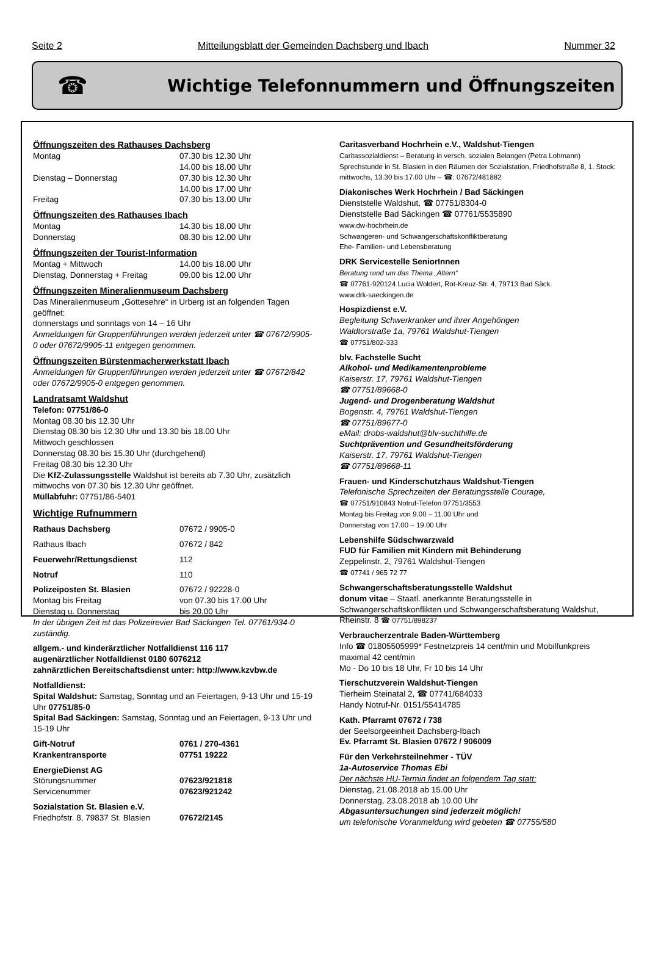Seite 2 Mitteilungsblatt der Gemeinden Dachsberg und Ibach Nummer 32
☎
Wichtige Telefonnummern und Öffnungszeiten
Öffnungszeiten des Rathauses Dachsberg
Montag 07.30 bis 12.30 Uhr
14.00 bis 18.00 Uhr
Dienstag – Donnerstag 07.30 bis 12.30 Uhr
14.00 bis 17.00 Uhr
Freitag 07.30 bis 13.00 Uhr
Öffnungszeiten des Rathauses Ibach
Montag 14.30 bis 18.00 Uhr
Donnerstag 08.30 bis 12.00 Uhr
Öffnungszeiten der Tourist-Information
Montag + Mittwoch 14.00 bis 18.00 Uhr
Dienstag, Donnerstag + Freitag 09.00 bis 12.00 Uhr
Öffnungszeiten Mineralienmuseum Dachsberg
Das Mineralienmuseum „Gottesehre“ in Urberg ist an folgenden Tagen geöffnet:
donnerstags und sonntags von 14 – 16 Uhr
Anmeldungen für Gruppenführungen werden jederzeit unter ☎ 07672/9905-0 oder 07672/9905-11 entgegen genommen.
Öffnungszeiten Bürstenmacherwerkstatt Ibach
Anmeldungen für Gruppenführungen werden jederzeit unter ☎ 07672/842 oder 07672/9905-0 entgegen genommen.
Landratsamt Waldshut
Telefon: 07751/86-0
Montag 08.30 bis 12.30 Uhr
Dienstag 08.30 bis 12.30 Uhr und 13.30 bis 18.00 Uhr
Mittwoch geschlossen
Donnerstag 08.30 bis 15.30 Uhr (durchgehend)
Freitag 08.30 bis 12.30 Uhr
Die KfZ-Zulassungsstelle Waldshut ist bereits ab 7.30 Uhr, zusätzlich mittwochs von 07.30 bis 12.30 Uhr geöffnet.
Müllabfuhr: 07751/86-5401
Wichtige Rufnummern
Rathaus Dachsberg 07672 / 9905-0
Rathaus Ibach 07672 / 842
Feuerwehr/Rettungsdienst 112
Notruf 110
Polizeiposten St. Blasien 07672 / 92228-0
Montag bis Freitag von 07.30 bis 17.00 Uhr
Dienstag u. Donnerstag bis 20.00 Uhr
In der übrigen Zeit ist das Polizeirevier Bad Säckingen Tel. 07761/934-0 zuständig.
allgem.- und kinderärztlicher Notfalldienst 116 117
augenärztlicher Notfalldienst 0180 6076212
zahnärztlichen Bereitschaftsdienst unter: http://www.kzvbw.de
Notfalldienst:
Spital Waldshut: Samstag, Sonntag und an Feiertagen, 9-13 Uhr und 15-19 Uhr 07751/85-0
Spital Bad Säckingen: Samstag, Sonntag und an Feiertagen, 9-13 Uhr und 15-19 Uhr
Gift-Notruf 0761 / 270-4361
Krankentransporte 07751 19222
EnergieDienst AG
Störungsnummer 07623/921818
Servicenummer 07623/921242
Sozialstation St. Blasien e.V.
Friedhofstr. 8, 79837 St. Blasien 07672/2145
Caritasverband Hochrhein e.V., Waldshut-Tiengen
Caritassozialdienst – Beratung in versch. sozialen Belangen (Petra Lohmann) Sprechstunde in St. Blasien in den Räumen der Sozialstation, Friedhofstraße 8, 1. Stock:
mittwochs, 13.30 bis 17.00 Uhr – ☎: 07672/481882
Diakonisches Werk Hochrhein / Bad Säckingen
Dienststelle Waldshut, ☎ 07751/8304-0
Dienststelle Bad Säckingen ☎ 07761/5535890
www.dw-hochrhein.de
Schwangeren- und Schwangerschaftskonfliktberatung
Ehe- Familien- und Lebensberatung
DRK Servicestelle SeniorInnen
Beratung rund um das Thema „Altern“
☎ 07761-920124 Lucia Woldert, Rot-Kreuz-Str. 4, 79713 Bad Säck.
www.drk-saeckingen.de
Hospizdienst e.V.
Begleitung Schwerkranker und ihrer Angehörigen
Waldtorstraße 1a, 79761 Waldshut-Tiengen
☎ 07751/802-333
blv. Fachstelle Sucht
Alkohol- und Medikamentenprobleme
Kaiserstr. 17, 79761 Waldshut-Tiengen
☎ 07751/89668-0
Jugend- und Drogenberatung Waldshut
Bogenstr. 4, 79761 Waldshut-Tiengen
☎ 07751/89677-0
eMail: drobs-waldshut@blv-suchthilfe.de
Suchtprävention und Gesundheitsförderung
Kaiserstr. 17, 79761 Waldshut-Tiengen
☎ 07751/89668-11
Frauen- und Kinderschutzhaus Waldshut-Tiengen
Telefonische Sprechzeiten der Beratungsstelle Courage,
☎ 07751/910843 Notruf-Telefon 07751/3553
Montag bis Freitag von 9.00 – 11.00 Uhr und
Donnerstag von 17.00 – 19.00 Uhr
Lebenshilfe Südschwarzwald
FUD für Familien mit Kindern mit Behinderung
Zeppelinstr. 2, 79761 Waldshut-Tiengen
☎ 07741 / 965 72 77
Schwangerschaftsberatungsstelle Waldshut
donum vitae – Staatl. anerkannte Beratungsstelle in Schwangerschaftskonflikten und Schwangerschaftsberatung Waldshut, Rheinstr. 8 ☎ 07751/898237
Verbraucherzentrale Baden-Württemberg
Info ☎ 01805505999* Festnetzpreis 14 cent/min und Mobilfunkpreis maximal 42 cent/min
Mo - Do 10 bis 18 Uhr, Fr 10 bis 14 Uhr
Tierschutzverein Waldshut-Tiengen
Tierheim Steinatal 2, ☎ 07741/684033
Handy Notruf-Nr. 0151/55414785
Kath. Pfarramt 07672 / 738
der Seelsorgeeinheit Dachsberg-Ibach
Ev. Pfarramt St. Blasien 07672 / 906009
Für den Verkehrsteilnehmer - TÜV
1a-Autoservice Thomas Ebi
Der nächste HU-Termin findet an folgendem Tag statt:
Dienstag, 21.08.2018 ab 15.00 Uhr
Donnerstag, 23.08.2018 ab 10.00 Uhr
Abgasuntersuchungen sind jederzeit möglich!
um telefonische Voranmeldung wird gebeten ☎ 07755/580